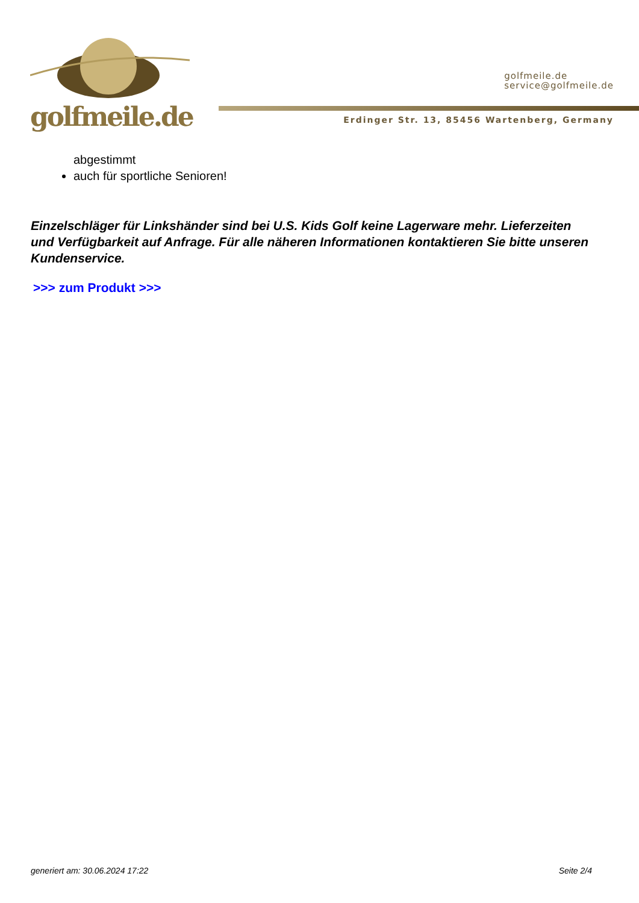golfmeile.de
golfmeile.de
service@golfmeile.de
Erdinger Str. 13, 85456 Wartenberg, Germany
abgestimmt
auch für sportliche Senioren!
Einzelschläger für Linkshänder sind bei U.S. Kids Golf keine Lagerware mehr. Lieferzeiten und Verfügbarkeit auf Anfrage. Für alle näheren Informationen kontaktieren Sie bitte unseren Kundenservice.
>>> zum Produkt >>>
generiert am: 30.06.2024 17:22 Seite 2/4